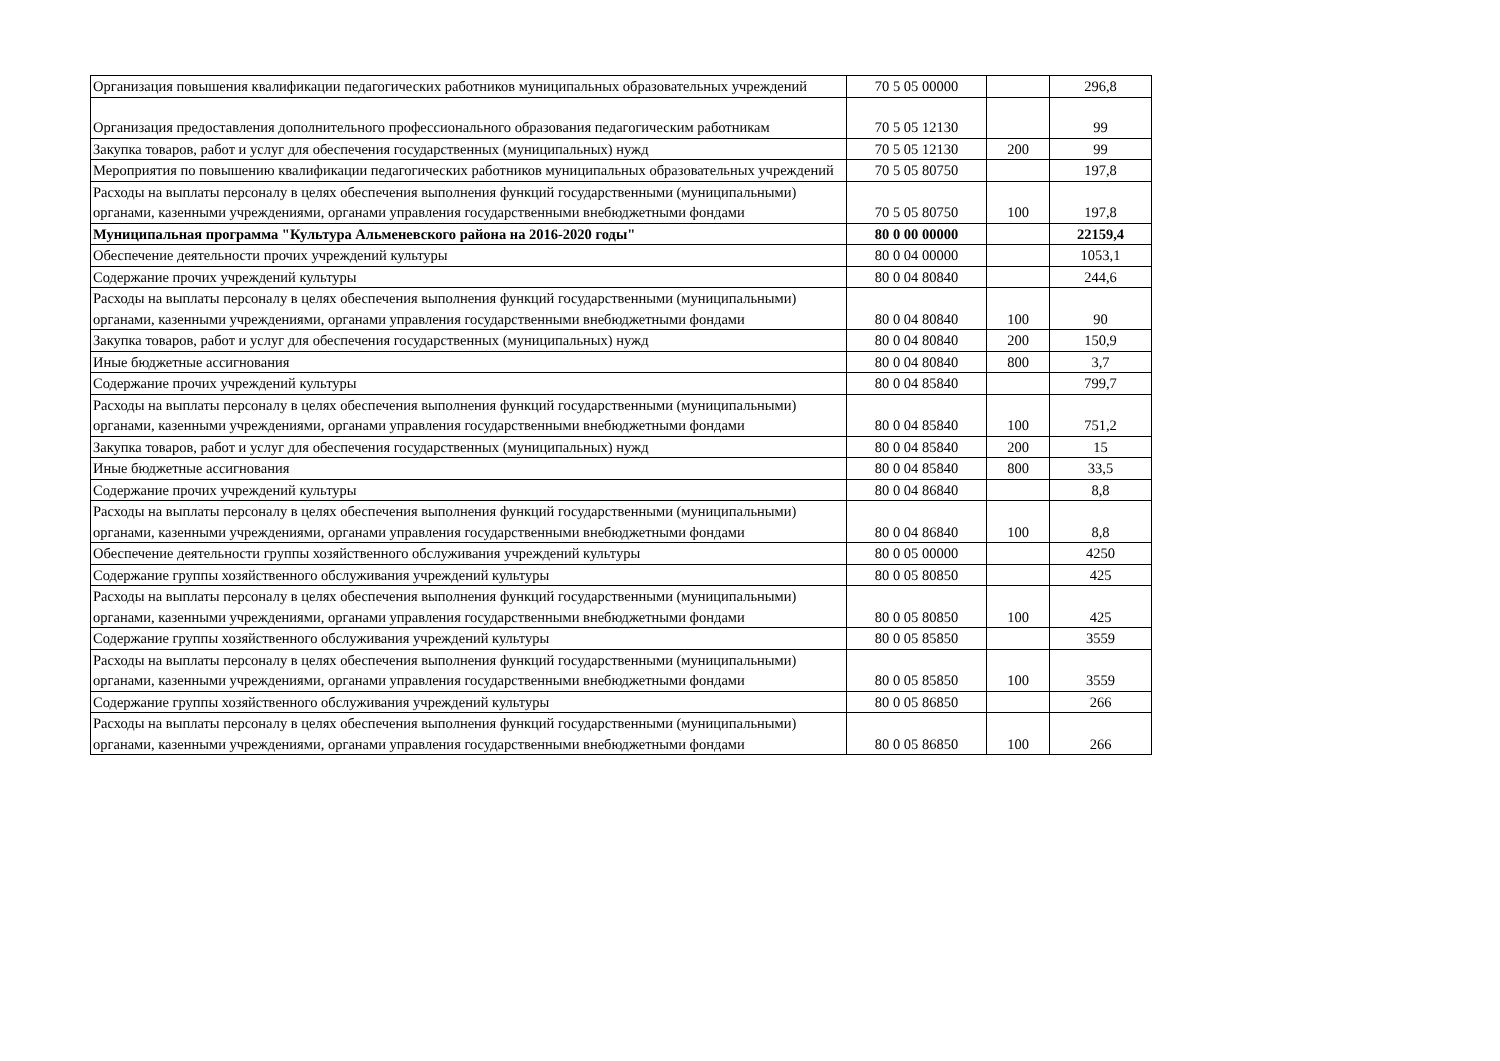| Организация повышения квалификации педагогических работников муниципальных образовательных учреждений | 70 5 05 00000 | | 296,8 |
| Организация предоставления дополнительного профессионального образования педагогическим работникам | 70 5 05 12130 | | 99 |
| Закупка товаров, работ и услуг для обеспечения государственных (муниципальных) нужд | 70 5 05 12130 | 200 | 99 |
| Мероприятия по повышению квалификации педагогических работников муниципальных образовательных учреждений | 70 5 05 80750 | | 197,8 |
| Расходы на выплаты персоналу в целях обеспечения выполнения функций государственными (муниципальными) органами, казенными учреждениями, органами управления государственными внебюджетными фондами | 70 5 05 80750 | 100 | 197,8 |
| Муниципальная программа "Культура Альменевского района на 2016-2020 годы" | 80 0 00 00000 | | 22159,4 |
| Обеспечение деятельности прочих учреждений культуры | 80 0 04 00000 | | 1053,1 |
| Содержание прочих учреждений культуры | 80 0 04 80840 | | 244,6 |
| Расходы на выплаты персоналу в целях обеспечения выполнения функций государственными (муниципальными) органами, казенными учреждениями, органами управления государственными внебюджетными фондами | 80 0 04 80840 | 100 | 90 |
| Закупка товаров, работ и услуг для обеспечения государственных (муниципальных) нужд | 80 0 04 80840 | 200 | 150,9 |
| Иные бюджетные ассигнования | 80 0 04 80840 | 800 | 3,7 |
| Содержание прочих учреждений культуры | 80 0 04 85840 | | 799,7 |
| Расходы на выплаты персоналу в целях обеспечения выполнения функций государственными (муниципальными) органами, казенными учреждениями, органами управления государственными внебюджетными фондами | 80 0 04 85840 | 100 | 751,2 |
| Закупка товаров, работ и услуг для обеспечения государственных (муниципальных) нужд | 80 0 04 85840 | 200 | 15 |
| Иные бюджетные ассигнования | 80 0 04 85840 | 800 | 33,5 |
| Содержание прочих учреждений культуры | 80 0 04 86840 | | 8,8 |
| Расходы на выплаты персоналу в целях обеспечения выполнения функций государственными (муниципальными) органами, казенными учреждениями, органами управления государственными внебюджетными фондами | 80 0 04 86840 | 100 | 8,8 |
| Обеспечение деятельности группы хозяйственного обслуживания учреждений культуры | 80 0 05 00000 | | 4250 |
| Содержание группы хозяйственного обслуживания учреждений культуры | 80 0 05 80850 | | 425 |
| Расходы на выплаты персоналу в целях обеспечения выполнения функций государственными (муниципальными) органами, казенными учреждениями, органами управления государственными внебюджетными фондами | 80 0 05 80850 | 100 | 425 |
| Содержание группы хозяйственного обслуживания учреждений культуры | 80 0 05 85850 | | 3559 |
| Расходы на выплаты персоналу в целях обеспечения выполнения функций государственными (муниципальными) органами, казенными учреждениями, органами управления государственными внебюджетными фондами | 80 0 05 85850 | 100 | 3559 |
| Содержание группы хозяйственного обслуживания учреждений культуры | 80 0 05 86850 | | 266 |
| Расходы на выплаты персоналу в целях обеспечения выполнения функций государственными (муниципальными) органами, казенными учреждениями, органами управления государственными внебюджетными фондами | 80 0 05 86850 | 100 | 266 |